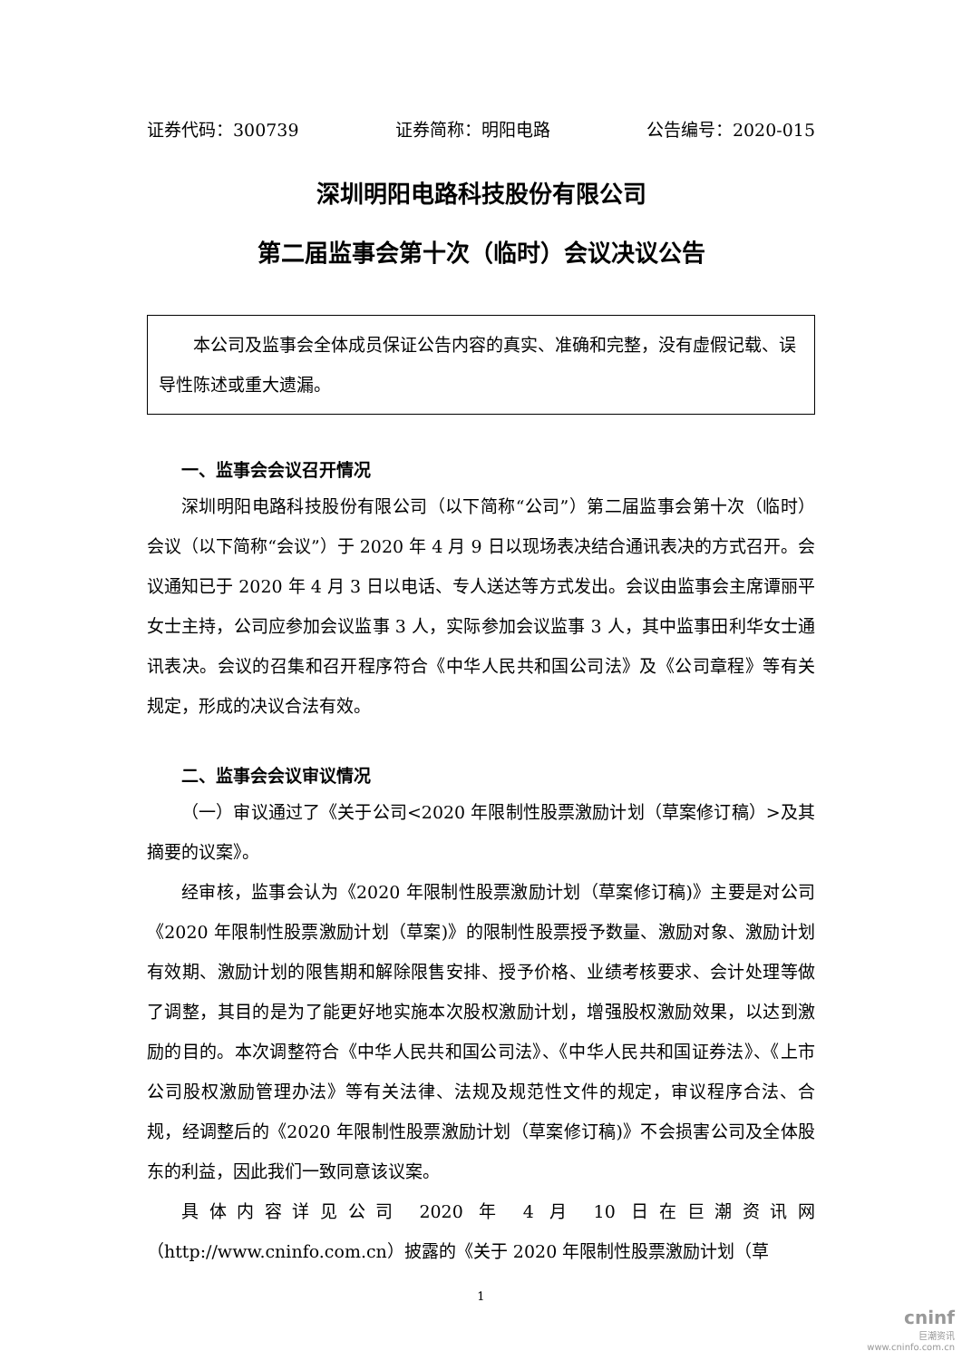证券代码：300739 证券简称：明阳电路 公告编号：2020-015
深圳明阳电路科技股份有限公司
第二届监事会第十次（临时）会议决议公告
本公司及监事会全体成员保证公告内容的真实、准确和完整，没有虚假记载、误导性陈述或重大遗漏。
一、监事会会议召开情况
深圳明阳电路科技股份有限公司（以下简称“公司”）第二届监事会第十次（临时）会议（以下简称“会议”）于 2020 年 4 月 9 日以现场表决结合通讯表决的方式召开。会议通知已于 2020 年 4 月 3 日以电话、专人送达等方式发出。会议由监事会主席谭丽平女士主持，公司应参加会议监事 3 人，实际参加会议监事 3 人，其中监事田利华女士通讯表决。会议的召集和召开程序符合《中华人民共和国公司法》及《公司章程》等有关规定，形成的决议合法有效。
二、监事会会议审议情况
（一）审议通过了《关于公司<2020 年限制性股票激励计划（草案修订稿）>及其摘要的议案》。
经审核，监事会认为《2020 年限制性股票激励计划（草案修订稿)》主要是对公司《2020 年限制性股票激励计划（草案)》的限制性股票授予数量、激励对象、激励计划有效期、激励计划的限售期和解除限售安排、授予价格、业绩考核要求、会计处理等做了调整，其目的是为了能更好地实施本次股权激励计划，增强股权激励效果，以达到激励的目的。本次调整符合《中华人民共和国公司法》、《中华人民共和国证券法》、《上市公司股权激励管理办法》等有关法律、法规及规范性文件的规定，审议程序合法、合规，经调整后的《2020 年限制性股票激励计划（草案修订稿)》不会损害公司及全体股东的利益，因此我们一致同意该议案。
具体内容详见公司 2020 年 4 月 10 日在巨潮资讯网（http://www.cninfo.com.cn）披露的《关于 2020 年限制性股票激励计划（草
1
cninf
巨潮资讯
www.cninfo.com.cn